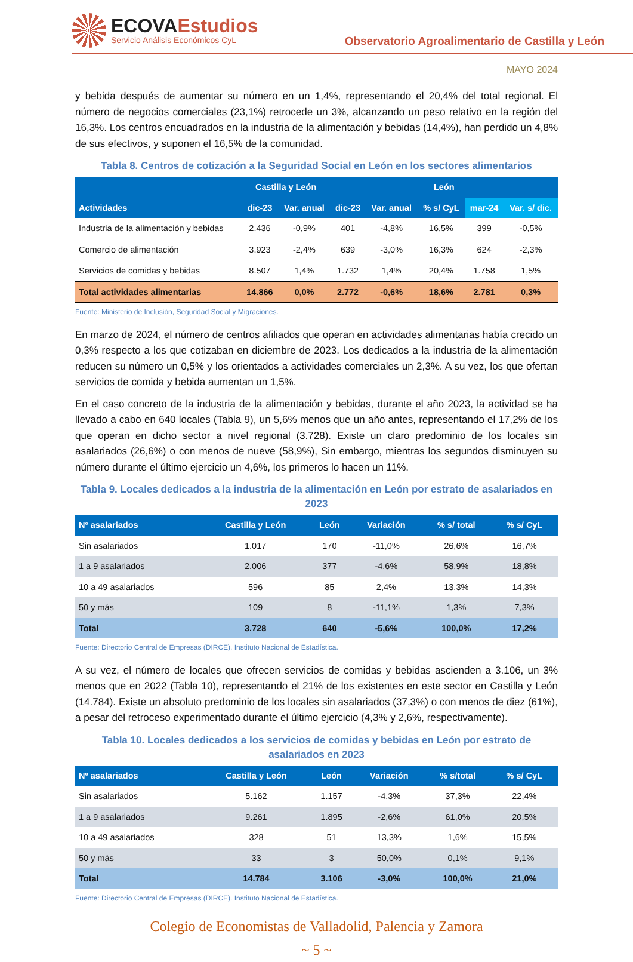ECOVAEstudios
Servicio Análisis Económicos CyL
Observatorio Agroalimentario de Castilla y León
MAYO 2024
y bebida después de aumentar su número en un 1,4%, representando el 20,4% del total regional. El número de negocios comerciales (23,1%) retrocede un 3%, alcanzando un peso relativo en la región del 16,3%. Los centros encuadrados en la industria de la alimentación y bebidas (14,4%), han perdido un 4,8% de sus efectivos, y suponen el 16,5% de la comunidad.
Tabla 8. Centros de cotización a la Seguridad Social en León en los sectores alimentarios
| Actividades | Castilla y León | | León | | | | |
| --- | --- | --- | --- | --- | --- | --- | --- |
| | dic-23 | Var. anual | dic-23 | Var. anual | % s/ CyL | mar-24 | Var. s/ dic. |
| Industria de la alimentación y bebidas | 2.436 | -0,9% | 401 | -4,8% | 16,5% | 399 | -0,5% |
| Comercio de alimentación | 3.923 | -2,4% | 639 | -3,0% | 16,3% | 624 | -2,3% |
| Servicios de comidas y bebidas | 8.507 | 1,4% | 1.732 | 1,4% | 20,4% | 1.758 | 1,5% |
| Total actividades alimentarias | 14.866 | 0,0% | 2.772 | -0,6% | 18,6% | 2.781 | 0,3% |
Fuente: Ministerio de Inclusión, Seguridad Social y Migraciones.
En marzo de 2024, el número de centros afiliados que operan en actividades alimentarias había crecido un 0,3% respecto a los que cotizaban en diciembre de 2023. Los dedicados a la industria de la alimentación reducen su número un 0,5% y los orientados a actividades comerciales un 2,3%. A su vez, los que ofertan servicios de comida y bebida aumentan un 1,5%.
En el caso concreto de la industria de la alimentación y bebidas, durante el año 2023, la actividad se ha llevado a cabo en 640 locales (Tabla 9), un 5,6% menos que un año antes, representando el 17,2% de los que operan en dicho sector a nivel regional (3.728). Existe un claro predominio de los locales sin asalariados (26,6%) o con menos de nueve (58,9%), Sin embargo, mientras los segundos disminuyen su número durante el último ejercicio un 4,6%, los primeros lo hacen un 11%.
Tabla 9. Locales dedicados a la industria de la alimentación en León por estrato de asalariados en 2023
| Nº asalariados | Castilla y León | León | Variación | % s/ total | % s/ CyL |
| --- | --- | --- | --- | --- | --- |
| Sin asalariados | 1.017 | 170 | -11,0% | 26,6% | 16,7% |
| 1 a 9 asalariados | 2.006 | 377 | -4,6% | 58,9% | 18,8% |
| 10 a 49 asalariados | 596 | 85 | 2,4% | 13,3% | 14,3% |
| 50 y más | 109 | 8 | -11,1% | 1,3% | 7,3% |
| Total | 3.728 | 640 | -5,6% | 100,0% | 17,2% |
Fuente: Directorio Central de Empresas (DIRCE). Instituto Nacional de Estadística.
A su vez, el número de locales que ofrecen servicios de comidas y bebidas ascienden a 3.106, un 3% menos que en 2022 (Tabla 10), representando el 21% de los existentes en este sector en Castilla y León (14.784). Existe un absoluto predominio de los locales sin asalariados (37,3%) o con menos de diez (61%), a pesar del retroceso experimentado durante el último ejercicio (4,3% y 2,6%, respectivamente).
Tabla 10. Locales dedicados a los servicios de comidas y bebidas en León por estrato de asalariados en 2023
| Nº asalariados | Castilla y León | León | Variación | % s/total | % s/ CyL |
| --- | --- | --- | --- | --- | --- |
| Sin asalariados | 5.162 | 1.157 | -4,3% | 37,3% | 22,4% |
| 1 a 9 asalariados | 9.261 | 1.895 | -2,6% | 61,0% | 20,5% |
| 10 a 49 asalariados | 328 | 51 | 13,3% | 1,6% | 15,5% |
| 50 y más | 33 | 3 | 50,0% | 0,1% | 9,1% |
| Total | 14.784 | 3.106 | -3,0% | 100,0% | 21,0% |
Fuente: Directorio Central de Empresas (DIRCE). Instituto Nacional de Estadística.
Colegio de Economistas de Valladolid, Palencia y Zamora
~ 5 ~